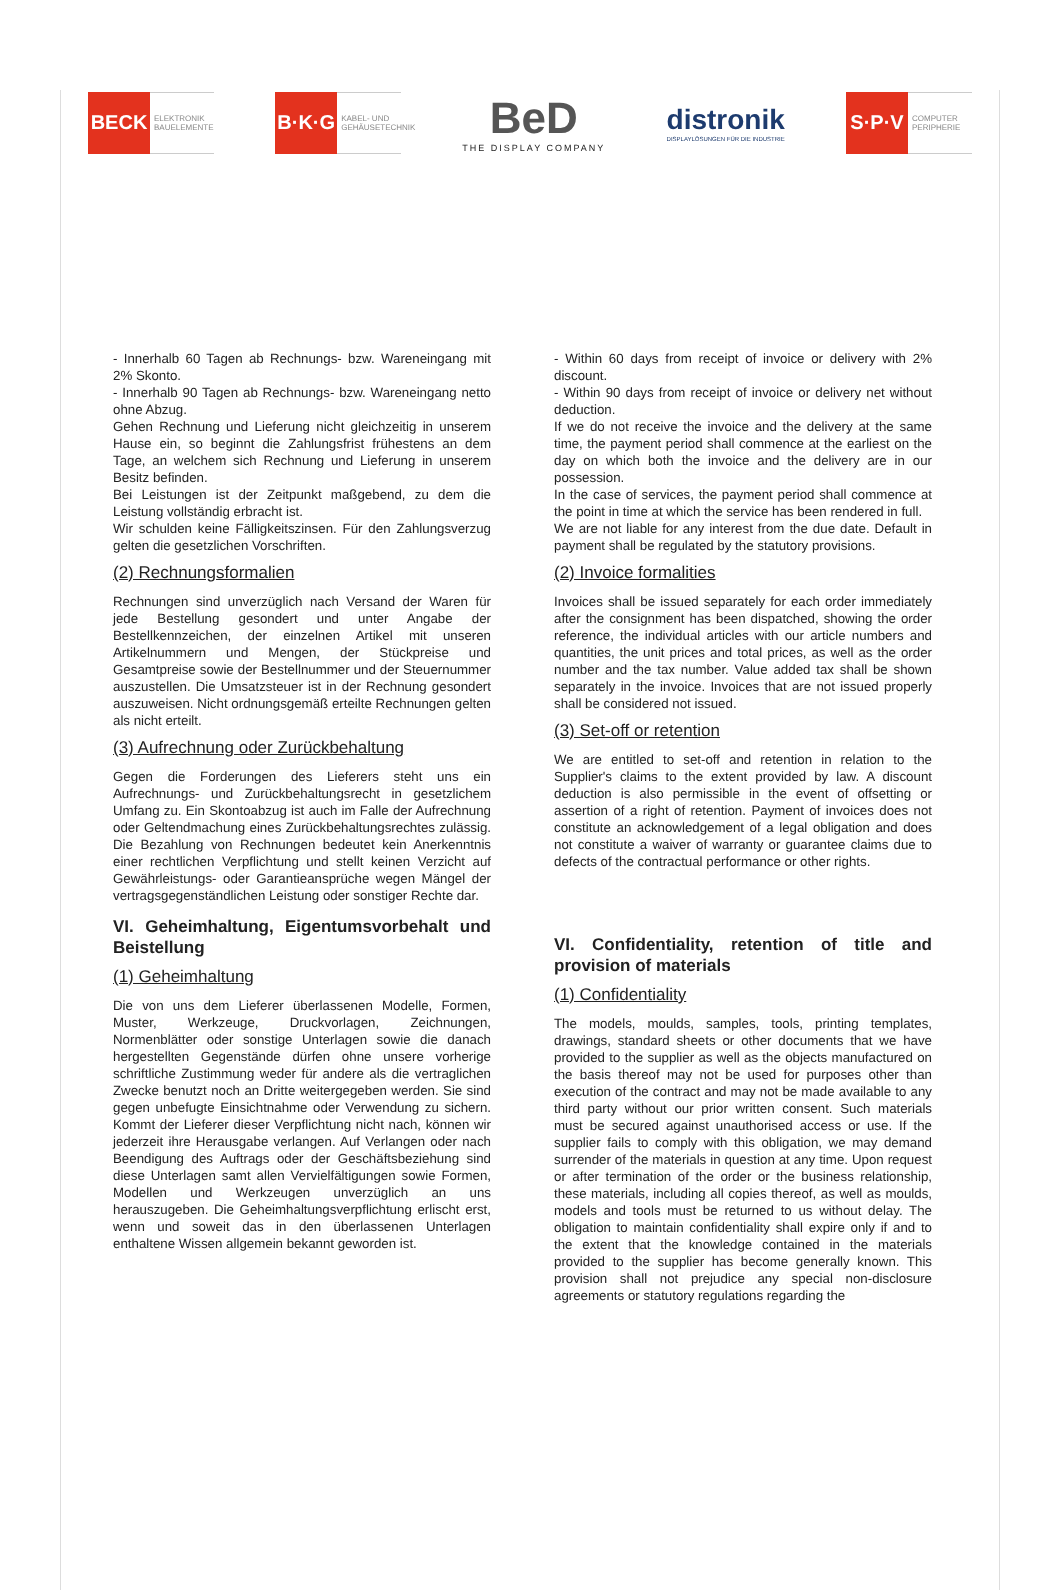BECK
ELEKTRONIK BAUELEMENTE
B·K·G
KABEL- UND GEHÄUSETECHNIK
BeD
THE DISPLAY COMPANY
distronik
DISPLAYLÖSUNGEN FÜR DIE INDUSTRIE
S·P·V
COMPUTER PERIPHERIE
- Innerhalb 60 Tagen ab Rechnungs- bzw. Wareneingang mit 2% Skonto.
- Innerhalb 90 Tagen ab Rechnungs- bzw. Wareneingang netto ohne Abzug.
Gehen Rechnung und Lieferung nicht gleichzeitig in unserem Hause ein, so beginnt die Zahlungsfrist frühestens an dem Tage, an welchem sich Rechnung und Lieferung in unserem Besitz befinden.
Bei Leistungen ist der Zeitpunkt maßgebend, zu dem die Leistung vollständig erbracht ist.
Wir schulden keine Fälligkeitszinsen. Für den Zahlungsverzug gelten die gesetzlichen Vorschriften.
(2) Rechnungsformalien
Rechnungen sind unverzüglich nach Versand der Waren für jede Bestellung gesondert und unter Angabe der Bestellkennzeichen, der einzelnen Artikel mit unseren Artikelnummern und Mengen, der Stückpreise und Gesamtpreise sowie der Bestellnummer und der Steuernummer auszustellen. Die Umsatzsteuer ist in der Rechnung gesondert auszuweisen. Nicht ordnungsgemäß erteilte Rechnungen gelten als nicht erteilt.
(3) Aufrechnung oder Zurückbehaltung
Gegen die Forderungen des Lieferers steht uns ein Aufrechnungs- und Zurückbehaltungsrecht in gesetzlichem Umfang zu. Ein Skontoabzug ist auch im Falle der Aufrechnung oder Geltendmachung eines Zurückbehaltungsrechtes zulässig. Die Bezahlung von Rechnungen bedeutet kein Anerkenntnis einer rechtlichen Verpflichtung und stellt keinen Verzicht auf Gewährleistungs- oder Garantieansprüche wegen Mängel der vertragsgegenständlichen Leistung oder sonstiger Rechte dar.
VI. Geheimhaltung, Eigentumsvorbehalt und Beistellung
(1) Geheimhaltung
Die von uns dem Lieferer überlassenen Modelle, Formen, Muster, Werkzeuge, Druckvorlagen, Zeichnungen, Normenblätter oder sonstige Unterlagen sowie die danach hergestellten Gegenstände dürfen ohne unsere vorherige schriftliche Zustimmung weder für andere als die vertraglichen Zwecke benutzt noch an Dritte weitergegeben werden. Sie sind gegen unbefugte Einsichtnahme oder Verwendung zu sichern. Kommt der Lieferer dieser Verpflichtung nicht nach, können wir jederzeit ihre Herausgabe verlangen. Auf Verlangen oder nach Beendigung des Auftrags oder der Geschäftsbeziehung sind diese Unterlagen samt allen Vervielfältigungen sowie Formen, Modellen und Werkzeugen unverzüglich an uns herauszugeben. Die Geheimhaltungsverpflichtung erlischt erst, wenn und soweit das in den überlassenen Unterlagen enthaltene Wissen allgemein bekannt geworden ist.
- Within 60 days from receipt of invoice or delivery with 2% discount.
- Within 90 days from receipt of invoice or delivery net without deduction.
If we do not receive the invoice and the delivery at the same time, the payment period shall commence at the earliest on the day on which both the invoice and the delivery are in our possession.
In the case of services, the payment period shall commence at the point in time at which the service has been rendered in full.
We are not liable for any interest from the due date. Default in payment shall be regulated by the statutory provisions.
(2) Invoice formalities
Invoices shall be issued separately for each order immediately after the consignment has been dispatched, showing the order reference, the individual articles with our article numbers and quantities, the unit prices and total prices, as well as the order number and the tax number. Value added tax shall be shown separately in the invoice. Invoices that are not issued properly shall be considered not issued.
(3) Set-off or retention
We are entitled to set-off and retention in relation to the Supplier's claims to the extent provided by law. A discount deduction is also permissible in the event of offsetting or assertion of a right of retention. Payment of invoices does not constitute an acknowledgement of a legal obligation and does not constitute a waiver of warranty or guarantee claims due to defects of the contractual performance or other rights.
VI. Confidentiality, retention of title and provision of materials
(1) Confidentiality
The models, moulds, samples, tools, printing templates, drawings, standard sheets or other documents that we have provided to the supplier as well as the objects manufactured on the basis thereof may not be used for purposes other than execution of the contract and may not be made available to any third party without our prior written consent. Such materials must be secured against unauthorised access or use. If the supplier fails to comply with this obligation, we may demand surrender of the materials in question at any time. Upon request or after termination of the order or the business relationship, these materials, including all copies thereof, as well as moulds, models and tools must be returned to us without delay. The obligation to maintain confidentiality shall expire only if and to the extent that the knowledge contained in the materials provided to the supplier has become generally known. This provision shall not prejudice any special non-disclosure agreements or statutory regulations regarding the